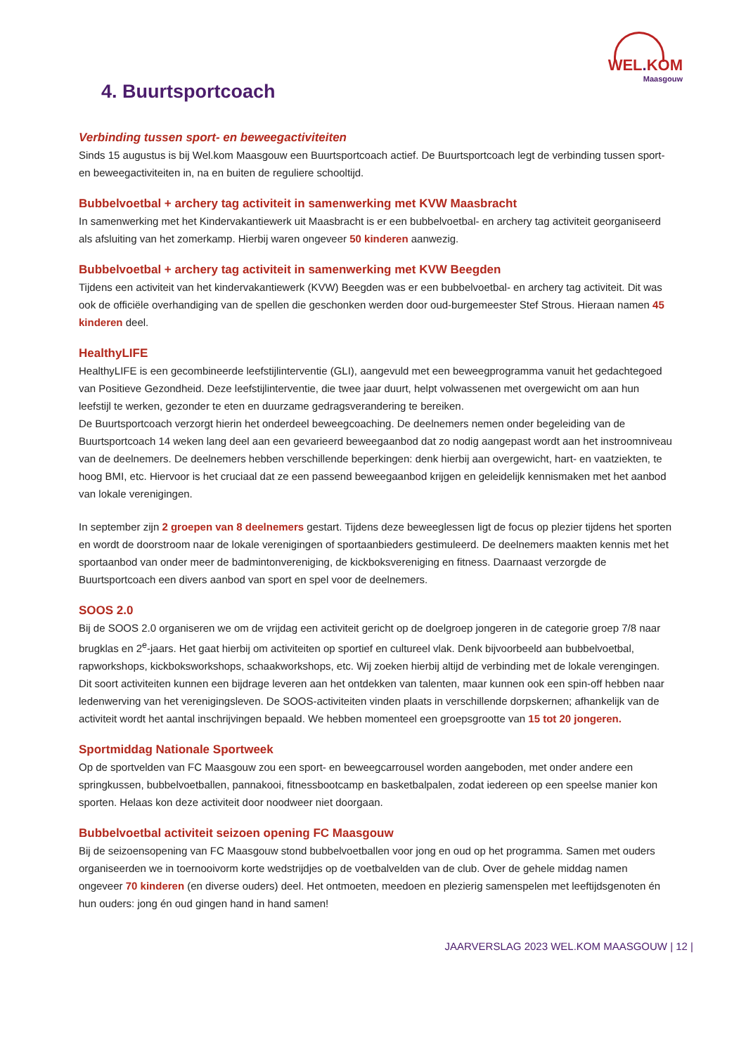WEL. KOM
Maasgouw
4. Buurtsportcoach
Verbinding tussen sport- en beweegactiviteiten
Sinds 15 augustus is bij Wel.kom Maasgouw een Buurtsportcoach actief. De Buurtsportcoach legt de verbinding tussen sport- en beweegactiviteiten in, na en buiten de reguliere schooltijd.
Bubbelvoetbal + archery tag activiteit in samenwerking met KVW Maasbracht
In samenwerking met het Kindervakantiewerk uit Maasbracht is er een bubbelvoetbal- en archery tag activiteit georganiseerd als afsluiting van het zomerkamp. Hierbij waren ongeveer 50 kinderen aanwezig.
Bubbelvoetbal + archery tag activiteit in samenwerking met KVW Beegden
Tijdens een activiteit van het kindervakantiewerk (KVW) Beegden was er een bubbelvoetbal- en archery tag activiteit. Dit was ook de officiële overhandiging van de spellen die geschonken werden door oud-burgemeester Stef Strous. Hieraan namen 45 kinderen deel.
HealthyLIFE
HealthyLIFE is een gecombineerde leefstijlinterventie (GLI), aangevuld met een beweegprogramma vanuit het gedachtegoed van Positieve Gezondheid. Deze leefstijlinterventie, die twee jaar duurt, helpt volwassenen met overgewicht om aan hun leefstijl te werken, gezonder te eten en duurzame gedragsverandering te bereiken.
De Buurtsportcoach verzorgt hierin het onderdeel beweegcoaching. De deelnemers nemen onder begeleiding van de Buurtsportcoach 14 weken lang deel aan een gevarieerd beweegaanbod dat zo nodig aangepast wordt aan het instroomniveau van de deelnemers. De deelnemers hebben verschillende beperkingen: denk hierbij aan overgewicht, hart- en vaatziekten, te hoog BMI, etc. Hiervoor is het cruciaal dat ze een passend beweegaanbod krijgen en geleidelijk kennismaken met het aanbod van lokale verenigingen.
In september zijn 2 groepen van 8 deelnemers gestart. Tijdens deze beweeglessen ligt de focus op plezier tijdens het sporten en wordt de doorstroom naar de lokale verenigingen of sportaanbieders gestimuleerd. De deelnemers maakten kennis met het sportaanbod van onder meer de badmintonvereniging, de kickboksvereniging en fitness. Daarnaast verzorgde de Buurtsportcoach een divers aanbod van sport en spel voor de deelnemers.
SOOS 2.0
Bij de SOOS 2.0 organiseren we om de vrijdag een activiteit gericht op de doelgroep jongeren in de categorie groep 7/8 naar brugklas en 2<sup>e</sup>-jaars. Het gaat hierbij om activiteiten op sportief en cultureel vlak. Denk bijvoorbeeld aan bubbelvoetbal, rapworkshops, kickboksworkshops, schaakworkshops, etc. Wij zoeken hierbij altijd de verbinding met de lokale verengingen. Dit soort activiteiten kunnen een bijdrage leveren aan het ontdekken van talenten, maar kunnen ook een spin-off hebben naar ledenwerving van het verenigingsleven. De SOOS-activiteiten vinden plaats in verschillende dorpskernen; afhankelijk van de activiteit wordt het aantal inschrijvingen bepaald. We hebben momenteel een groepsgrootte van 15 tot 20 jongeren.
Sportmiddag Nationale Sportweek
Op de sportvelden van FC Maasgouw zou een sport- en beweegcarrousel worden aangeboden, met onder andere een springkussen, bubbelvoetballen, pannakooi, fitnessbootcamp en basketbalpalen, zodat iedereen op een speelse manier kon sporten. Helaas kon deze activiteit door noodweer niet doorgaan.
Bubbelvoetbal activiteit seizoen opening FC Maasgouw
Bij de seizoensopening van FC Maasgouw stond bubbelvoetballen voor jong en oud op het programma. Samen met ouders organiseerden we in toernooivorm korte wedstrijdjes op de voetbalvelden van de club. Over de gehele middag namen ongeveer 70 kinderen (en diverse ouders) deel. Het ontmoeten, meedoen en plezierig samenspelen met leeftijdsgenoten én hun ouders: jong én oud gingen hand in hand samen!
JAARVERSLAG 2023 WEL.KOM MAASGOUW | 12 |